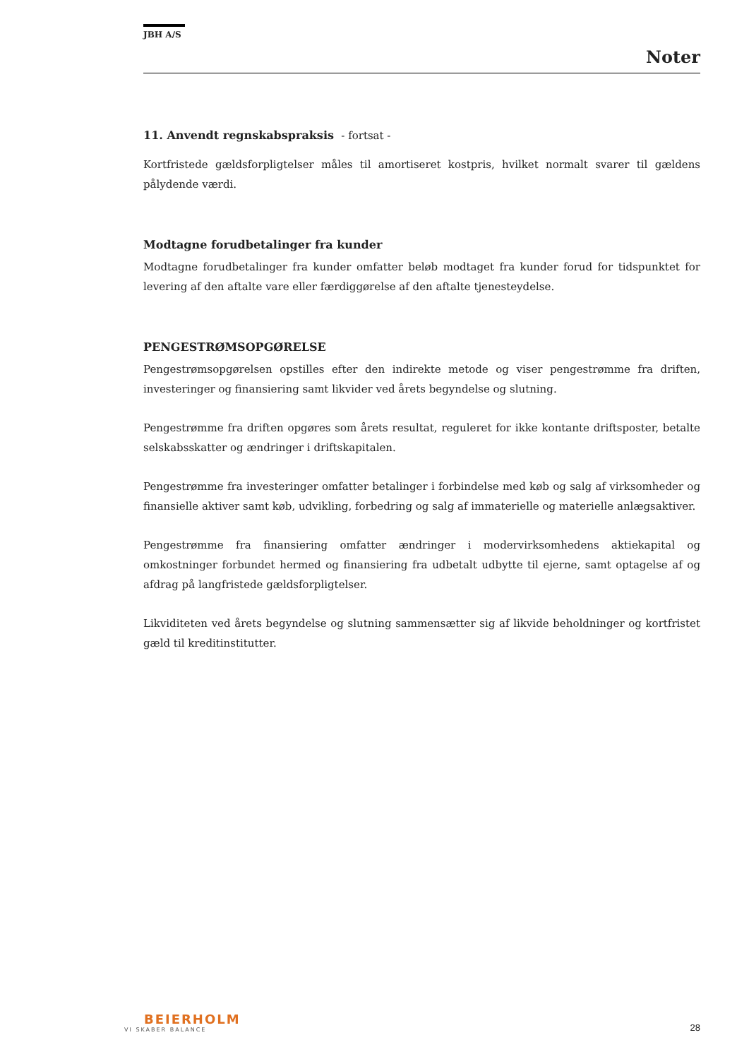JBH A/S
Noter
11. Anvendt regnskabspraksis - fortsat -
Kortfristede gældsforpligtelser måles til amortiseret kostpris, hvilket normalt svarer til gældens pålydende værdi.
Modtagne forudbetalinger fra kunder
Modtagne forudbetalinger fra kunder omfatter beløb modtaget fra kunder forud for tidspunktet for levering af den aftalte vare eller færdiggørelse af den aftalte tjenesteydelse.
PENGESTRØMSOPGØRELSE
Pengestrømsopgørelsen opstilles efter den indirekte metode og viser pengestrømme fra driften, investeringer og finansiering samt likvider ved årets begyndelse og slutning.
Pengestrømme fra driften opgøres som årets resultat, reguleret for ikke kontante driftsposter, betalte selskabsskatter og ændringer i driftskapitalen.
Pengestrømme fra investeringer omfatter betalinger i forbindelse med køb og salg af virksomheder og finansielle aktiver samt køb, udvikling, forbedring og salg af immaterielle og materielle anlægsaktiver.
Pengestrømme fra finansiering omfatter ændringer i modervirksomhedens aktiekapital og omkostninger forbundet hermed og finansiering fra udbetalt udbytte til ejerne, samt optagelse af og afdrag på langfristede gældsforpligtelser.
Likviditeten ved årets begyndelse og slutning sammensætter sig af likvide beholdninger og kortfristet gæld til kreditinstitutter.
BEIERHOLM
VI SKABER BALANCE
28